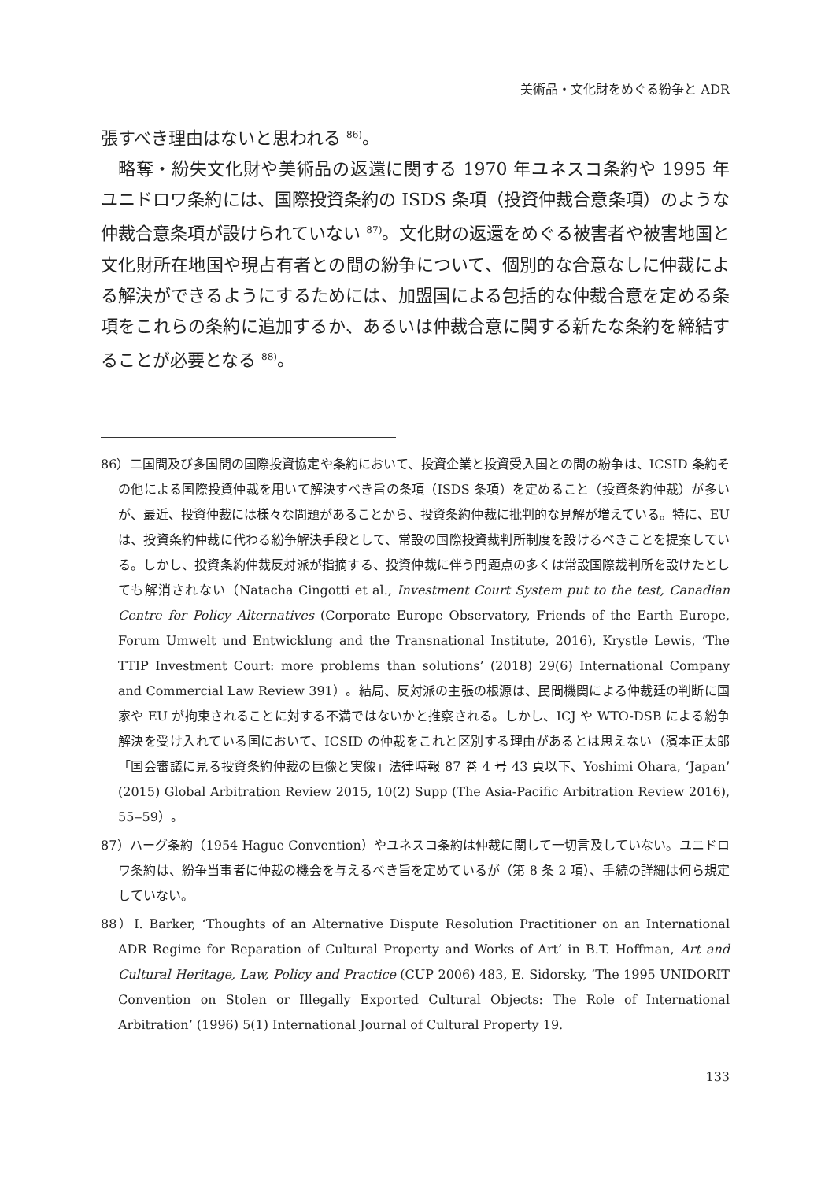美術品・文化財をめぐる紛争と ADR
張すべき理由はないと思われる <sup>86)</sup>。
略奪・紛失文化財や美術品の返還に関する 1970 年ユネスコ条約や 1995 年ユニドロワ条約には、国際投資条約の ISDS 条項（投資仲裁合意条項）のような仲裁合意条項が設けられていない <sup>87)</sup>。文化財の返還をめぐる被害者や被害地国と文化財所在地国や現占有者との間の紛争について、個別的な合意なしに仲裁による解決ができるようにするためには、加盟国による包括的な仲裁合意を定める条項をこれらの条約に追加するか、あるいは仲裁合意に関する新たな条約を締結することが必要となる <sup>88)</sup>。
86）二国間及び多国間の国際投資協定や条約において、投資企業と投資受入国との間の紛争は、ICSID 条約その他による国際投資仲裁を用いて解決すべき旨の条項（ISDS 条項）を定めること（投資条約仲裁）が多いが、最近、投資仲裁には様々な問題があることから、投資条約仲裁に批判的な見解が増えている。特に、EU は、投資条約仲裁に代わる紛争解決手段として、常設の国際投資裁判所制度を設けるべきことを提案している。しかし、投資条約仲裁反対派が指摘する、投資仲裁に伴う問題点の多くは常設国際裁判所を設けたとしても解消されない（Natacha Cingotti et al., Investment Court System put to the test, Canadian Centre for Policy Alternatives (Corporate Europe Observatory, Friends of the Earth Europe, Forum Umwelt und Entwicklung and the Transnational Institute, 2016), Krystle Lewis, ‘The TTIP Investment Court: more problems than solutions’ (2018) 29(6) International Company and Commercial Law Review 391）。結局、反対派の主張の根源は、民間機関による仲裁廷の判断に国家や EU が拘束されることに対する不満ではないかと推察される。しかし、ICJ や WTO-DSB による紛争解決を受け入れている国において、ICSID の仲裁をこれと区別する理由があるとは思えない（濱本正太郎「国会審議に見る投資条約仲裁の巨像と実像」法律時報 87 巻 4 号 43 頁以下、Yoshimi Ohara, ‘Japan’ (2015) Global Arbitration Review 2015, 10(2) Supp (The Asia-Pacific Arbitration Review 2016), 55‒59）。
87）ハーグ条約（1954 Hague Convention）やユネスコ条約は仲裁に関して一切言及していない。ユニドロワ条約は、紛争当事者に仲裁の機会を与えるべき旨を定めているが（第 8 条 2 項）、手続の詳細は何ら規定していない。
88）I. Barker, ‘Thoughts of an Alternative Dispute Resolution Practitioner on an International ADR Regime for Reparation of Cultural Property and Works of Art’ in B.T. Hoffman, Art and Cultural Heritage, Law, Policy and Practice (CUP 2006) 483, E. Sidorsky, ‘The 1995 UNIDORIT Convention on Stolen or Illegally Exported Cultural Objects: The Role of International Arbitration’ (1996) 5(1) International Journal of Cultural Property 19.
133